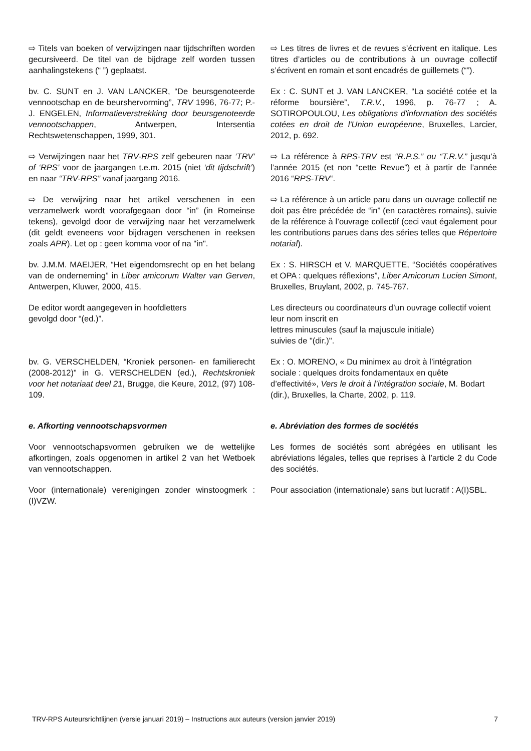⇨ Titels van boeken of verwijzingen naar tijdschriften worden gecursiveerd. De titel van de bijdrage zelf worden tussen aanhalingstekens (“ ”) geplaatst.
⇨ Les titres de livres et de revues s’écrivent en italique. Les titres d’articles ou de contributions à un ouvrage collectif s’écrivent en romain et sont encadrés de guillemets (“”).
bv. C. SUNT en J. VAN LANCKER, “De beursgenoteerde vennootschap en de beurshervorming”, TRV 1996, 76-77; P.-J. ENGELEN, Informatieverstrekking door beursgenoteerde vennootschappen, Antwerpen, Intersentia Rechtswetenschappen, 1999, 301.
Ex : C. SUNT et J. VAN LANCKER, “La société cotée et la réforme boursière”, T.R.V., 1996, p. 76-77 ; A. SOTIROPOULOU, Les obligations d'information des sociétés cotées en droit de l'Union européenne, Bruxelles, Larcier, 2012, p. 692.
⇨ Verwijzingen naar het TRV-RPS zelf gebeuren naar ‘TRV’ of ‘RPS’ voor de jaargangen t.e.m. 2015 (niet ‘dit tijdschrift’) en naar “TRV-RPS” vanaf jaargang 2016.
⇨ La référence à RPS-TRV est “R.P.S.” ou “T.R.V.” jusqu’à l’année 2015 (et non “cette Revue”) et à partir de l’année 2016 “RPS-TRV“.
⇨ De verwijzing naar het artikel verschenen in een verzamelwerk wordt voorafgegaan door “in” (in Romeinse tekens), gevolgd door de verwijzing naar het verzamelwerk (dit geldt eveneens voor bijdragen verschenen in reeksen zoals APR). Let op : geen komma voor of na "in".
⇨ La référence à un article paru dans un ouvrage collectif ne doit pas être précédée de “in” (en caractères romains), suivie de la référence à l’ouvrage collectif (ceci vaut également pour les contributions parues dans des séries telles que Répertoire notarial).
bv. J.M.M. MAEIJER, “Het eigendomsrecht op en het belang van de onderneming” in Liber amicorum Walter van Gerven, Antwerpen, Kluwer, 2000, 415.
Ex : S. HIRSCH et V. MARQUETTE, “Sociétés coopératives et OPA : quelques réflexions”, Liber Amicorum Lucien Simont, Bruxelles, Bruylant, 2002, p. 745-767.
De editor wordt aangegeven in hoofdletters
gevolgd door “(ed.)”.
Les directeurs ou coordinateurs d’un ouvrage collectif voient leur nom inscrit en
lettres minuscules (sauf la majuscule initiale)
suivies de "(dir.)".
bv. G. VERSCHELDEN, “Kroniek personen- en familierecht (2008-2012)” in G. VERSCHELDEN (ed.), Rechtskroniek voor het notariaat deel 21, Brugge, die Keure, 2012, (97) 108-109.
Ex : O. MORENO, « Du minimex au droit à l’intégration sociale : quelques droits fondamentaux en quête d’effectivité», Vers le droit à l’intégration sociale, M. Bodart (dir.), Bruxelles, la Charte, 2002, p. 119.
e. Afkorting vennootschapsvormen e. Abréviation des formes de sociétés
Voor vennootschapsvormen gebruiken we de wettelijke afkortingen, zoals opgenomen in artikel 2 van het Wetboek van vennootschappen.
Les formes de sociétés sont abrégées en utilisant les abréviations légales, telles que reprises à l’article 2 du Code des sociétés.
Voor (internationale) verenigingen zonder winstoogmerk : (I)VZW.
Pour association (internationale) sans but lucratif : A(I)SBL.
TRV-RPS Auteursrichtlijnen (versie januari 2019) – Instructions aux auteurs (version janvier 2019) 7